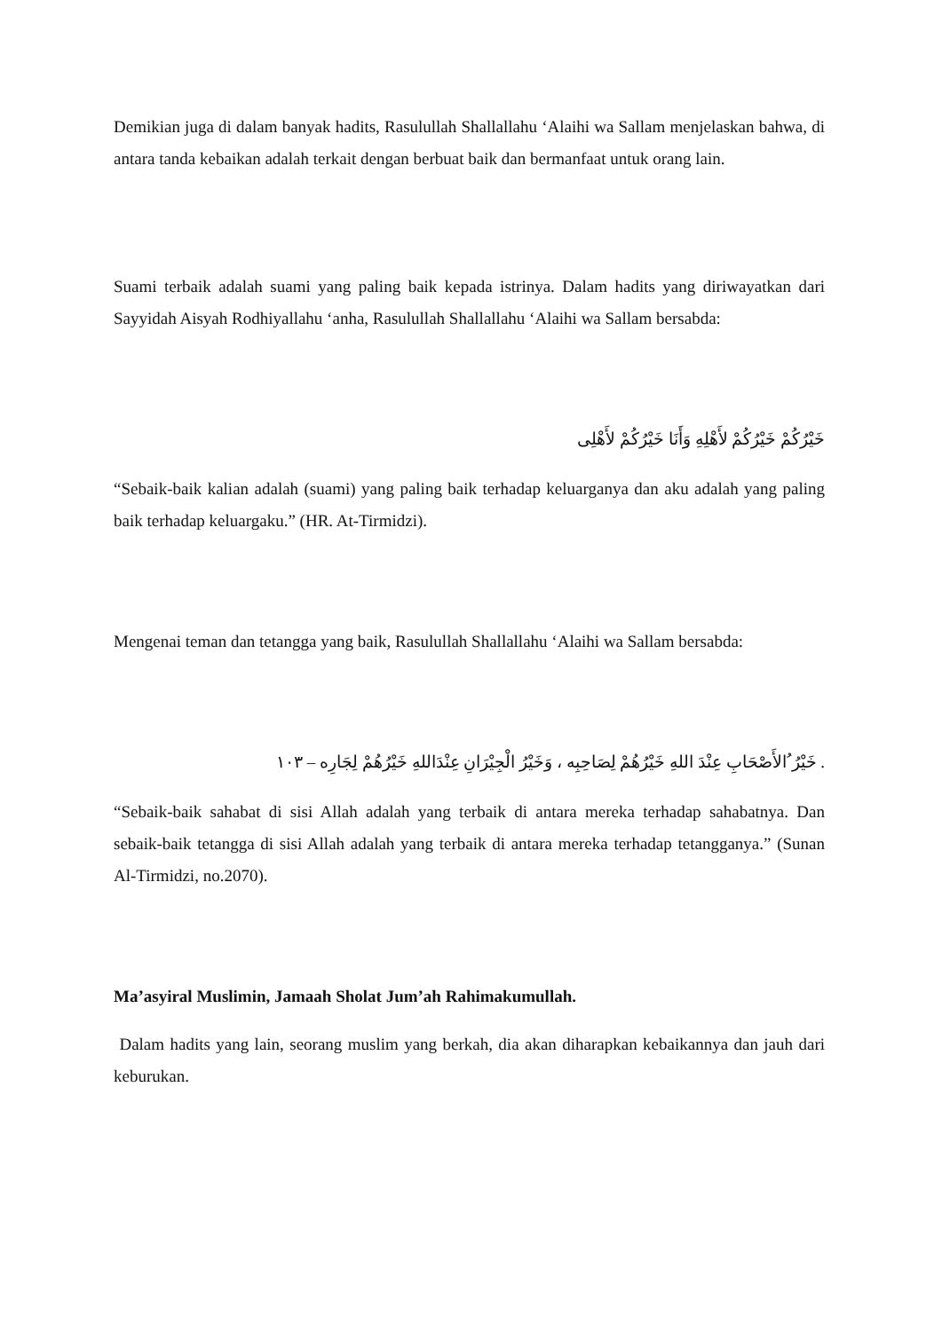Demikian juga di dalam banyak hadits, Rasulullah Shallallahu ‘Alaihi wa Sallam menjelaskan bahwa, di antara tanda kebaikan adalah terkait dengan berbuat baik dan bermanfaat untuk orang lain.
Suami terbaik adalah suami yang paling baik kepada istrinya. Dalam hadits yang diriwayatkan dari Sayyidah Aisyah Rodhiyallahu ‘anha, Rasulullah Shallallahu ‘Alaihi wa Sallam bersabda:
خَيْرُكُمْ خَيْرُكُمْ لأَهْلِهِ وَأَنَا خَيْرُكُمْ لأَهْلِى
“Sebaik-baik kalian adalah (suami) yang paling baik terhadap keluarganya dan aku adalah yang paling baik terhadap keluargaku.” (HR. At-Tirmidzi).
Mengenai teman dan tetangga yang baik, Rasulullah Shallallahu ‘Alaihi wa Sallam bersabda:
. خَيْرُ ُالأَصْحَابِ عِنْدَ اللهِ خَيْرُهُمْ لِصَاحِبِه ، وَخَيْرُ الْجِيْرَانِ عِنْدَاللهِ خَيْرُهُمْ لِجَارِه – ١٠٣
“Sebaik-baik sahabat di sisi Allah adalah yang terbaik di antara mereka terhadap sahabatnya. Dan sebaik-baik tetangga di sisi Allah adalah yang terbaik di antara mereka terhadap tetangganya.” (Sunan Al-Tirmidzi, no.2070).
Ma’asyiral Muslimin, Jamaah Sholat Jum’ah Rahimakumullah.
Dalam hadits yang lain, seorang muslim yang berkah, dia akan diharapkan kebaikannya dan jauh dari keburukan.